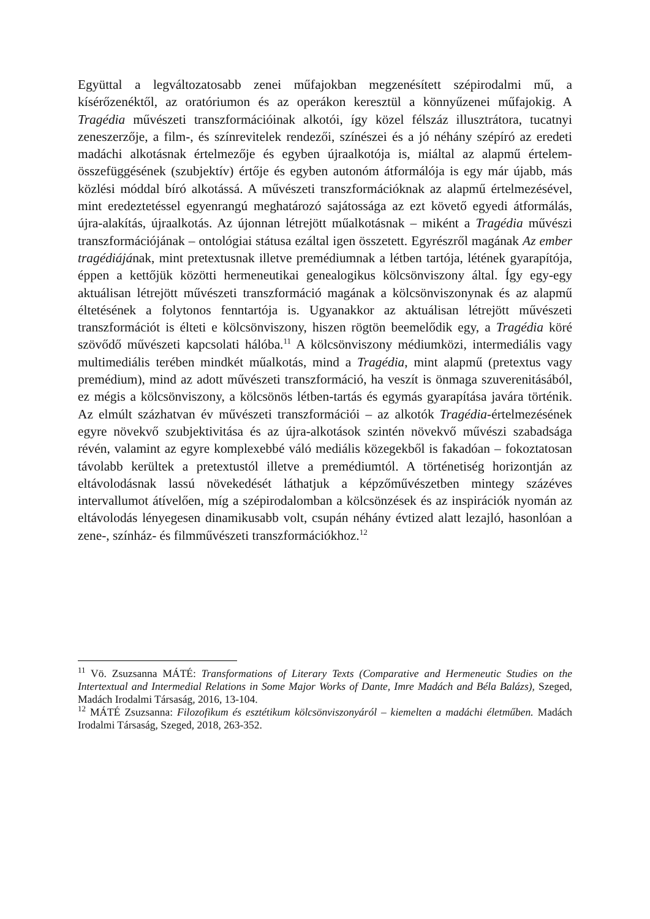Együttal a legváltozatosabb zenei műfajokban megzenésített szépirodalmi mű, a kísérőzenéktől, az oratóriumon és az operákon keresztül a könnyűzenei műfajokig. A Tragédia művészeti transzformációinak alkotói, így közel félszáz illusztrátora, tucatnyi zeneszerzője, a film-, és színrevitelek rendezői, színészei és a jó néhány szépíró az eredeti madáchi alkotásnak értelmezője és egyben újraalkotója is, miáltal az alapmű értelem-összefüggésének (szubjektív) értője és egyben autonóm átformálója is egy már újabb, más közlési móddal bíró alkotássá. A művészeti transzformációknak az alapmű értelmezésével, mint eredeztetéssel egyenrangú meghatározó sajátossága az ezt követő egyedi átformálás, újra-alakítás, újraalkotás. Az újonnan létrejött műalkotásnak – miként a Tragédia művészi transzformációjának – ontológiai státusa ezáltal igen összetett. Egyrészről magának Az ember tragédiájának, mint pretextusnak illetve premédiumnak a létben tartója, létének gyarapítója, éppen a kettőjük közötti hermeneutikai genealogikus kölcsönviszony által. Így egy-egy aktuálisan létrejött művészeti transzformáció magának a kölcsönviszonynak és az alapmű éltetésének a folytonos fenntartója is. Ugyanakkor az aktuálisan létrejött művészeti transzformációt is élteti e kölcsönviszony, hiszen rögtön beemelődik egy, a Tragédia köré szövődő művészeti kapcsolati hálóba.<sup>11</sup> A kölcsönviszony médiumközi, intermediális vagy multimediális terében mindkét műalkotás, mind a Tragédia, mint alapmű (pretextus vagy premédium), mind az adott művészeti transzformáció, ha veszít is önmaga szuverenitásából, ez mégis a kölcsönviszony, a kölcsönös létben-tartás és egymás gyarapítása javára történik. Az elmúlt százhatvan év művészeti transzformációi – az alkotók Tragédia-értelmezésének egyre növekvő szubjektivitása és az újra-alkotások szintén növekvő művészi szabadsága révén, valamint az egyre komplexebbé váló mediális közegekből is fakadóan – fokoztatosan távolabb kerültek a pretextustól illetve a premédiumtól. A történetiség horizontján az eltávolodásnak lassú növekedését láthatjuk a képzőművészetben mintegy százéves intervallumot átívelően, míg a szépirodalomban a kölcsönzések és az inspirációk nyomán az eltávolodás lényegesen dinamikusabb volt, csupán néhány évtized alatt lezajló, hasonlóan a zene-, színház- és filmművészeti transzformációkhoz.<sup>12</sup>
<sup>11</sup> Vö. Zsuzsanna MÁTÉ: Transformations of Literary Texts (Comparative and Hermeneutic Studies on the Intertextual and Intermedial Relations in Some Major Works of Dante, Imre Madách and Béla Balázs), Szeged, Madách Irodalmi Társaság, 2016, 13-104.
<sup>12</sup> MÁTÉ Zsuzsanna: Filozofikum és esztétikum kölcsönviszonyáról – kiemelten a madáchi életműben. Madách Irodalmi Társaság, Szeged, 2018, 263-352.